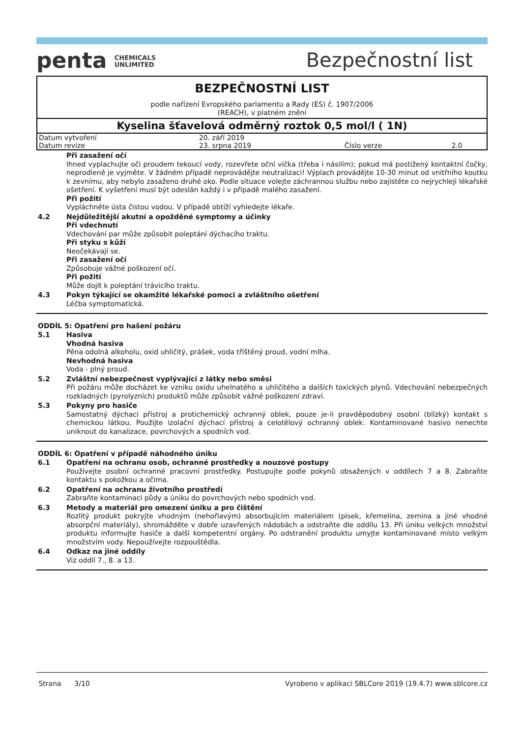penta CHEMICALS
UNLIMITED
Bezpečnostní list
BEZPEČNOSTNÍ LIST
podle nařízení Evropského parlamentu a Rady (ES) č. 1907/2006
(REACH), v platném znění
Kyselina šťavelová odměrný roztok 0,5 mol/l ( 1N)
| Datum vytvoření | 20. září 2019 | | |
| Datum revize | 23. srpna 2019 | Číslo verze | 2.0 |
Při zasažení očí
Ihned vyplachujte oči proudem tekoucí vody, rozevřete oční víčka (třeba i násilím); pokud má postižený kontaktní čočky, neprodleně je vyjměte. V žádném případě neprovádějte neutralizaci! Výplach provádějte 10-30 minut od vnitřního koutku k zevnímu, aby nebylo zasaženo druhé oko. Podle situace volejte záchrannou službu nebo zajistěte co nejrychleji lékařské ošetření. K vyšetření musí být odeslán každý i v případě malého zasažení.
Při požití
Vypláchněte ústa čistou vodou. V případě obtíží vyhledejte lékaře.
4.2
Nejdůležitější akutní a opožděné symptomy a účinky
Při vdechnutí
Vdechování par může způsobit poleptání dýchacího traktu.
Při styku s kůží
Neočekávají se.
Při zasažení očí
Způsobuje vážné poškození očí.
Při požití
Může dojít k poleptání trávicího traktu.
4.3
Pokyn týkající se okamžité lékařské pomoci a zvláštního ošetření
Léčba symptomatická.
ODDÍL 5: Opatření pro hašení požáru
5.1
Hasiva
Vhodná hasiva
Pěna odolná alkoholu, oxid uhličitý, prášek, voda tříštěný proud, vodní mlha.
Nevhodná hasiva
Voda - plný proud.
5.2
Zvláštní nebezpečnost vyplývající z látky nebo směsi
Při požáru může docházet ke vzniku oxidu uhelnatého a uhličitého a dalších toxických plynů. Vdechování nebezpečných rozkladných (pyrolyzních) produktů může způsobit vážné poškození zdraví.
5.3
Pokyny pro hasiče
Samostatný dýchací přístroj a protichemický ochranný oblek, pouze je-li pravděpodobný osobní (blízký) kontakt s chemickou látkou. Použijte izolační dýchací přístroj a celotělový ochranný oblek. Kontaminované hasivo nenechte uniknout do kanalizace, povrchových a spodních vod.
ODDÍL 6: Opatření v případě náhodného úniku
6.1
Opatření na ochranu osob, ochranné prostředky a nouzové postupy
Používejte osobní ochranné pracovní prostředky. Postupujte podle pokynů obsažených v oddílech 7 a 8. Zabraňte kontaktu s pokožkou a očima.
6.2
Opatření na ochranu životního prostředí
Zabraňte kontaminaci půdy a úniku do povrchových nebo spodních vod.
6.3
Metody a materiál pro omezení úniku a pro čištění
Rozlitý produkt pokryjte vhodným (nehořlavým) absorbujícím materiálem (písek, křemelina, zemina a jiné vhodné absorpční materiály), shromážděte v dobře uzavřených nádobách a odstraňte dle oddílu 13. Při úniku velkých množství produktu informujte hasiče a další kompetentní orgány. Po odstranění produktu umyjte kontaminované místo velkým množstvím vody. Nepoužívejte rozpouštědla.
6.4
Odkaz na jiné oddíly
Viz oddíl 7., 8. a 13.
Strana 3/10 Vyrobeno v aplikaci SBLCore 2019 (19.4.7) www.sblcore.cz